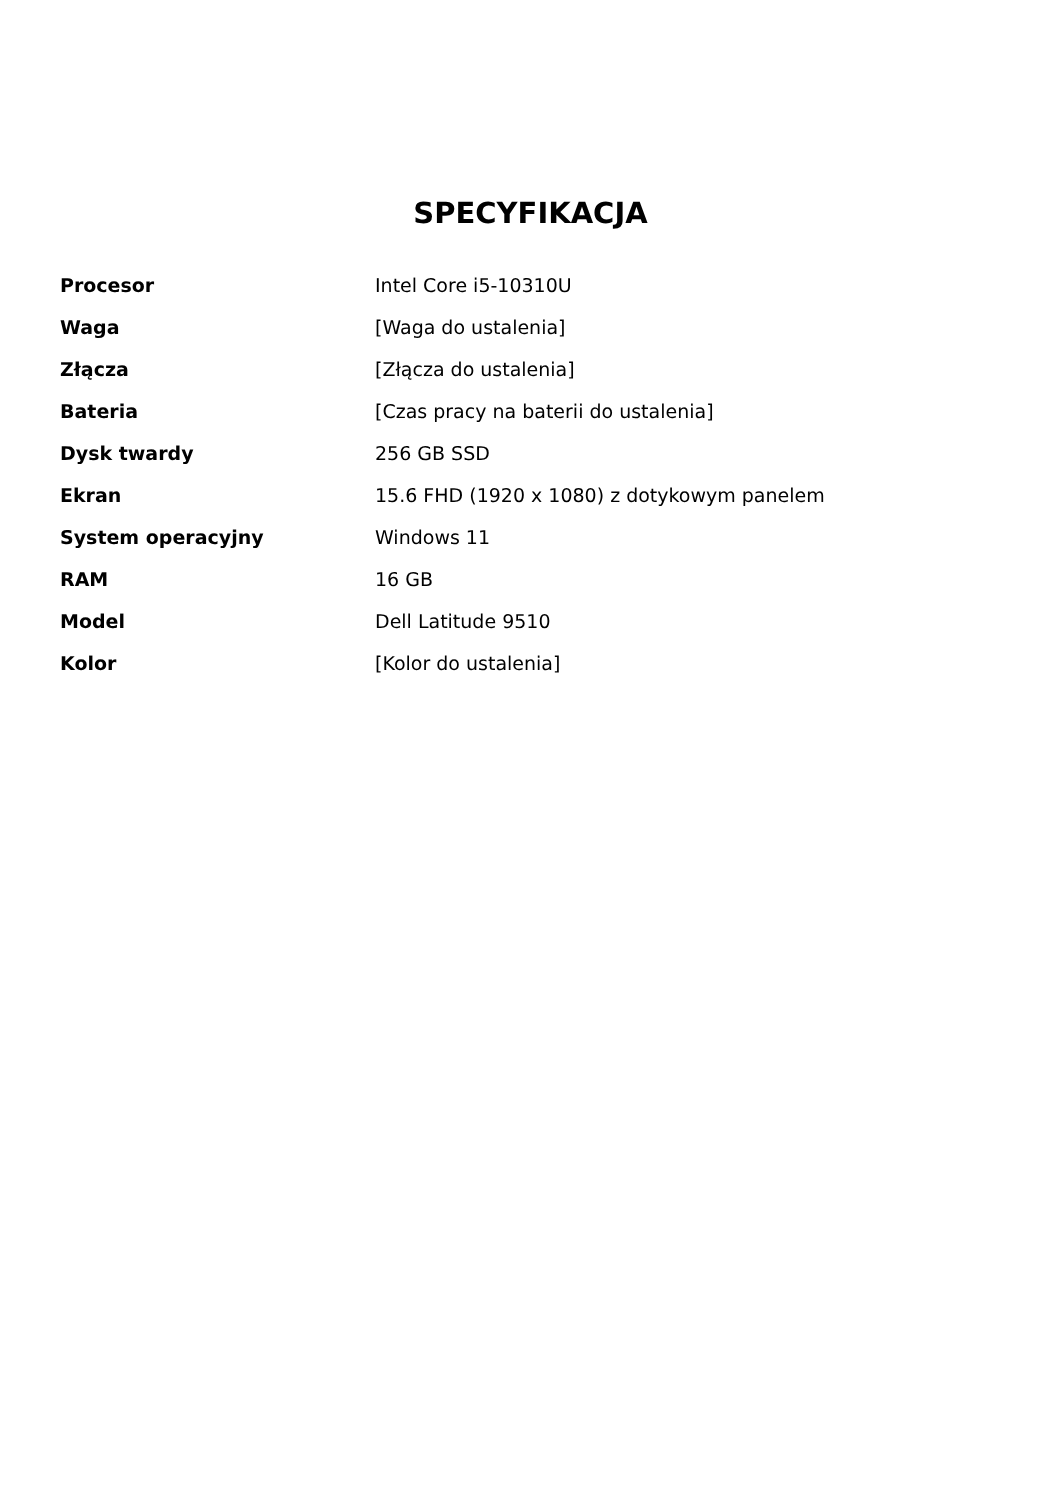SPECYFIKACJA
| Procesor | Intel Core i5-10310U |
| Waga | [Waga do ustalenia] |
| Złącza | [Złącza do ustalenia] |
| Bateria | [Czas pracy na baterii do ustalenia] |
| Dysk twardy | 256 GB SSD |
| Ekran | 15.6 FHD (1920 x 1080) z dotykowym panelem |
| System operacyjny | Windows 11 |
| RAM | 16 GB |
| Model | Dell Latitude 9510 |
| Kolor | [Kolor do ustalenia] |